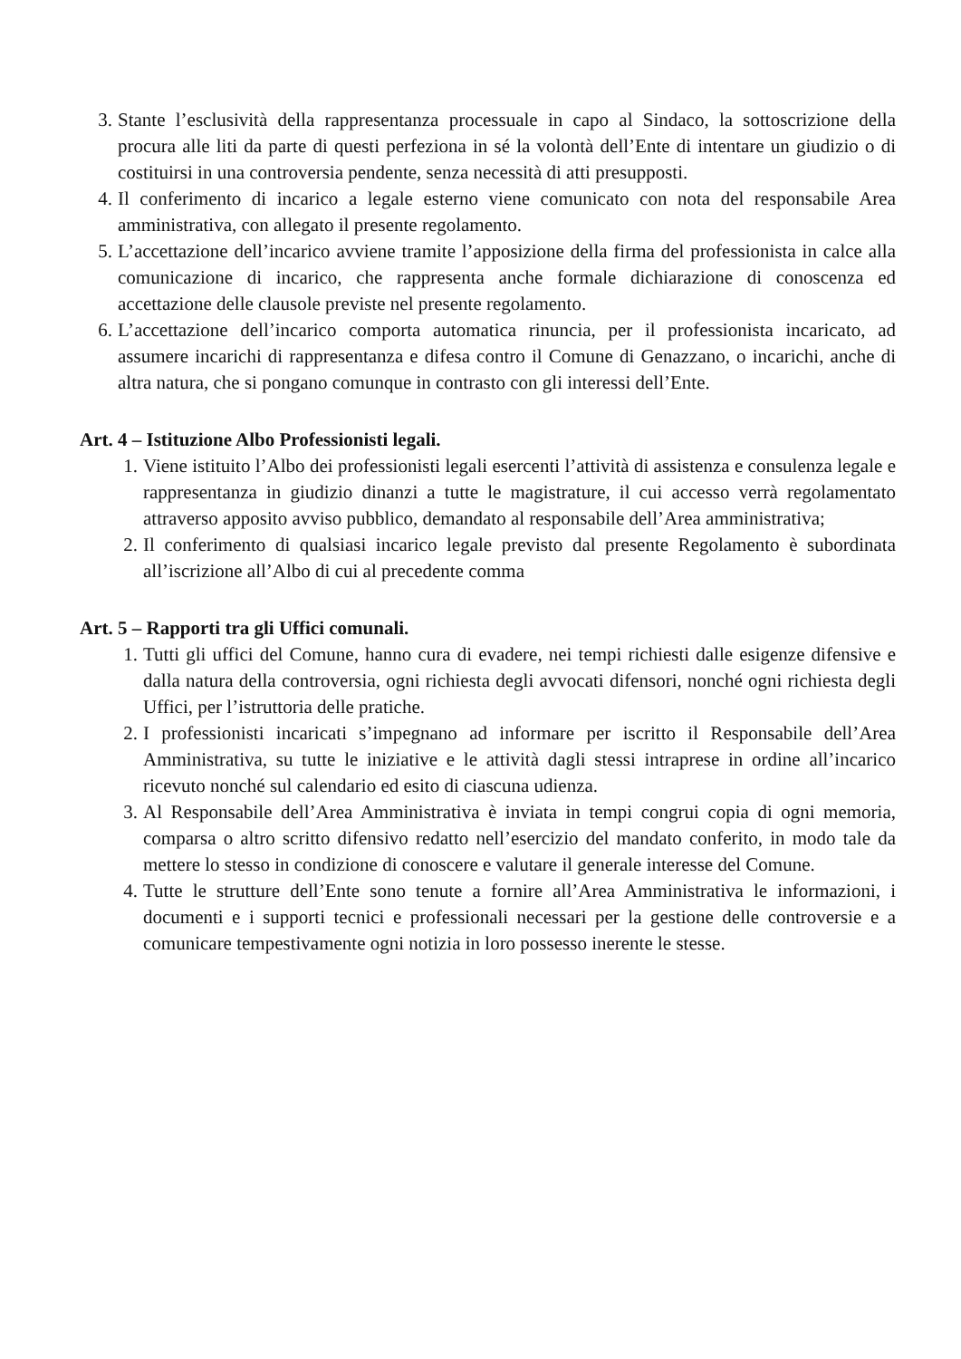3. Stante l’esclusività della rappresentanza processuale in capo al Sindaco, la sottoscrizione della procura alle liti da parte di questi perfeziona in sé la volontà dell’Ente di intentare un giudizio o di costituirsi in una controversia pendente, senza necessità di atti presupposti.
4. Il conferimento di incarico a legale esterno viene comunicato con nota del responsabile Area amministrativa, con allegato il presente regolamento.
5. L’accettazione dell’incarico avviene tramite l’apposizione della firma del professionista in calce alla comunicazione di incarico, che rappresenta anche formale dichiarazione di conoscenza ed accettazione delle clausole previste nel presente regolamento.
6. L’accettazione dell’incarico comporta automatica rinuncia, per il professionista incaricato, ad assumere incarichi di rappresentanza e difesa contro il Comune di Genazzano, o incarichi, anche di altra natura, che si pongano comunque in contrasto con gli interessi dell’Ente.
Art. 4 – Istituzione Albo Professionisti legali.
1. Viene istituito l’Albo dei professionisti legali esercenti l’attività di assistenza e consulenza legale e rappresentanza in giudizio dinanzi a tutte le magistrature, il cui accesso verrà regolamentato attraverso apposito avviso pubblico, demandato al responsabile dell’Area amministrativa;
2. Il conferimento di qualsiasi incarico legale previsto dal presente Regolamento è subordinata all’iscrizione all’Albo di cui al precedente comma
Art. 5 – Rapporti tra gli Uffici comunali.
1. Tutti gli uffici del Comune, hanno cura di evadere, nei tempi richiesti dalle esigenze difensive e dalla natura della controversia, ogni richiesta degli avvocati difensori, nonché ogni richiesta degli Uffici, per l’istruttoria delle pratiche.
2. I professionisti incaricati s’impegnano ad informare per iscritto il Responsabile dell’Area Amministrativa, su tutte le iniziative e le attività dagli stessi intraprese in ordine all’incarico ricevuto nonché sul calendario ed esito di ciascuna udienza.
3. Al Responsabile dell’Area Amministrativa è inviata in tempi congrui copia di ogni memoria, comparsa o altro scritto difensivo redatto nell’esercizio del mandato conferito, in modo tale da mettere lo stesso in condizione di conoscere e valutare il generale interesse del Comune.
4. Tutte le strutture dell’Ente sono tenute a fornire all’Area Amministrativa le informazioni, i documenti e i supporti tecnici e professionali necessari per la gestione delle controversie e a comunicare tempestivamente ogni notizia in loro possesso inerente le stesse.